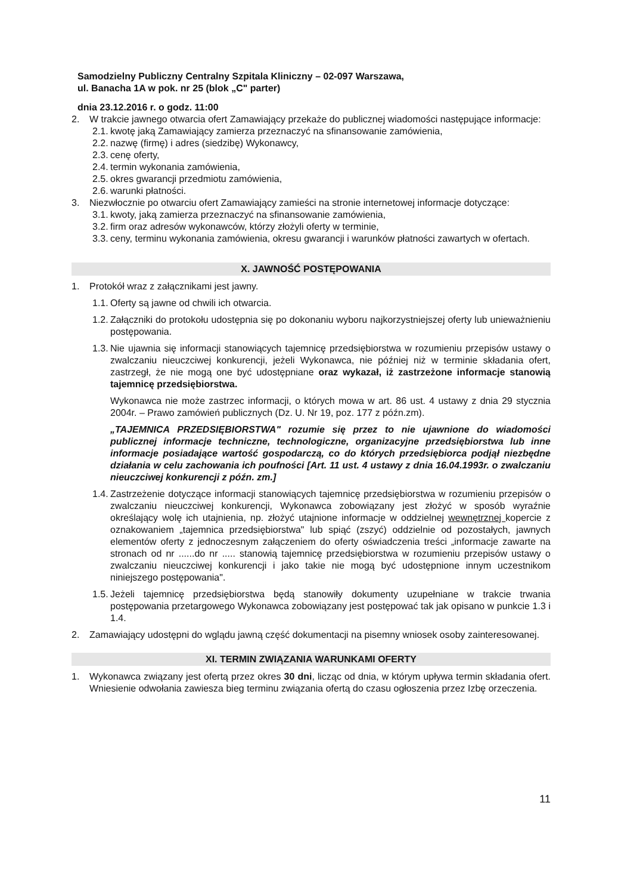Samodzielny Publiczny Centralny Szpitala Kliniczny – 02-097 Warszawa,
ul. Banacha 1A w pok. nr 25 (blok „C" parter)
dnia 23.12.2016 r. o godz. 11:00
2. W trakcie jawnego otwarcia ofert Zamawiający przekaże do publicznej wiadomości następujące informacje:
2.1. kwotę jaką Zamawiający zamierza przeznaczyć na sfinansowanie zamówienia,
2.2. nazwę (firmę) i adres (siedzibę) Wykonawcy,
2.3. cenę oferty,
2.4. termin wykonania zamówienia,
2.5. okres gwarancji przedmiotu zamówienia,
2.6. warunki płatności.
3. Niezwłocznie po otwarciu ofert Zamawiający zamieści na stronie internetowej informacje dotyczące:
3.1. kwoty, jaką zamierza przeznaczyć na sfinansowanie zamówienia,
3.2. firm oraz adresów wykonawców, którzy złożyli oferty w terminie,
3.3. ceny, terminu wykonania zamówienia, okresu gwarancji i warunków płatności zawartych w ofertach.
X. JAWNOŚĆ POSTĘPOWANIA
1. Protokół wraz z załącznikami jest jawny.
1.1. Oferty są jawne od chwili ich otwarcia.
1.2. Załączniki do protokołu udostępnia się po dokonaniu wyboru najkorzystniejszej oferty lub unieważnieniu postępowania.
1.3. Nie ujawnia się informacji stanowiących tajemnicę przedsiębiorstwa w rozumieniu przepisów ustawy o zwalczaniu nieuczciwej konkurencji, jeżeli Wykonawca, nie później niż w terminie składania ofert, zastrzegł, że nie mogą one być udostępniane oraz wykazał, iż zastrzeżone informacje stanowią tajemnicę przedsiębiorstwa.
Wykonawca nie może zastrzec informacji, o których mowa w art. 86 ust. 4 ustawy z dnia 29 stycznia 2004r. – Prawo zamówień publicznych (Dz. U. Nr 19, poz. 177 z późn.zm).
„TAJEMNICA PRZEDSIĘBIORSTWA" rozumie się przez to nie ujawnione do wiadomości publicznej informacje techniczne, technologiczne, organizacyjne przedsiębiorstwa lub inne informacje posiadające wartość gospodarczą, co do których przedsiębiorca podjął niezbędne działania w celu zachowania ich poufności [Art. 11 ust. 4 ustawy z dnia 16.04.1993r. o zwalczaniu nieuczciwej konkurencji z późn. zm.]
1.4. Zastrzeżenie dotyczące informacji stanowiących tajemnicę przedsiębiorstwa w rozumieniu przepisów o zwalczaniu nieuczciwej konkurencji, Wykonawca zobowiązany jest złożyć w sposób wyraźnie określający wolę ich utajnienia, np. złożyć utajnione informacje w oddzielnej wewnętrznej kopercie z oznakowaniem „tajemnica przedsiębiorstwa" lub spiąć (zszyć) oddzielnie od pozostałych, jawnych elementów oferty z jednoczesnym załączeniem do oferty oświadczenia treści „informacje zawarte na stronach od nr ......do nr ..... stanowią tajemnicę przedsiębiorstwa w rozumieniu przepisów ustawy o zwalczaniu nieuczciwej konkurencji i jako takie nie mogą być udostępnione innym uczestnikom niniejszego postępowania".
1.5. Jeżeli tajemnicę przedsiębiorstwa będą stanowiły dokumenty uzupełniane w trakcie trwania postępowania przetargowego Wykonawca zobowiązany jest postępować tak jak opisano w punkcie 1.3 i 1.4.
2. Zamawiający udostępni do wglądu jawną część dokumentacji na pisemny wniosek osoby zainteresowanej.
XI. TERMIN ZWIĄZANIA WARUNKAMI OFERTY
1. Wykonawca związany jest ofertą przez okres 30 dni, licząc od dnia, w którym upływa termin składania ofert. Wniesienie odwołania zawiesza bieg terminu związania ofertą do czasu ogłoszenia przez Izbę orzeczenia.
11